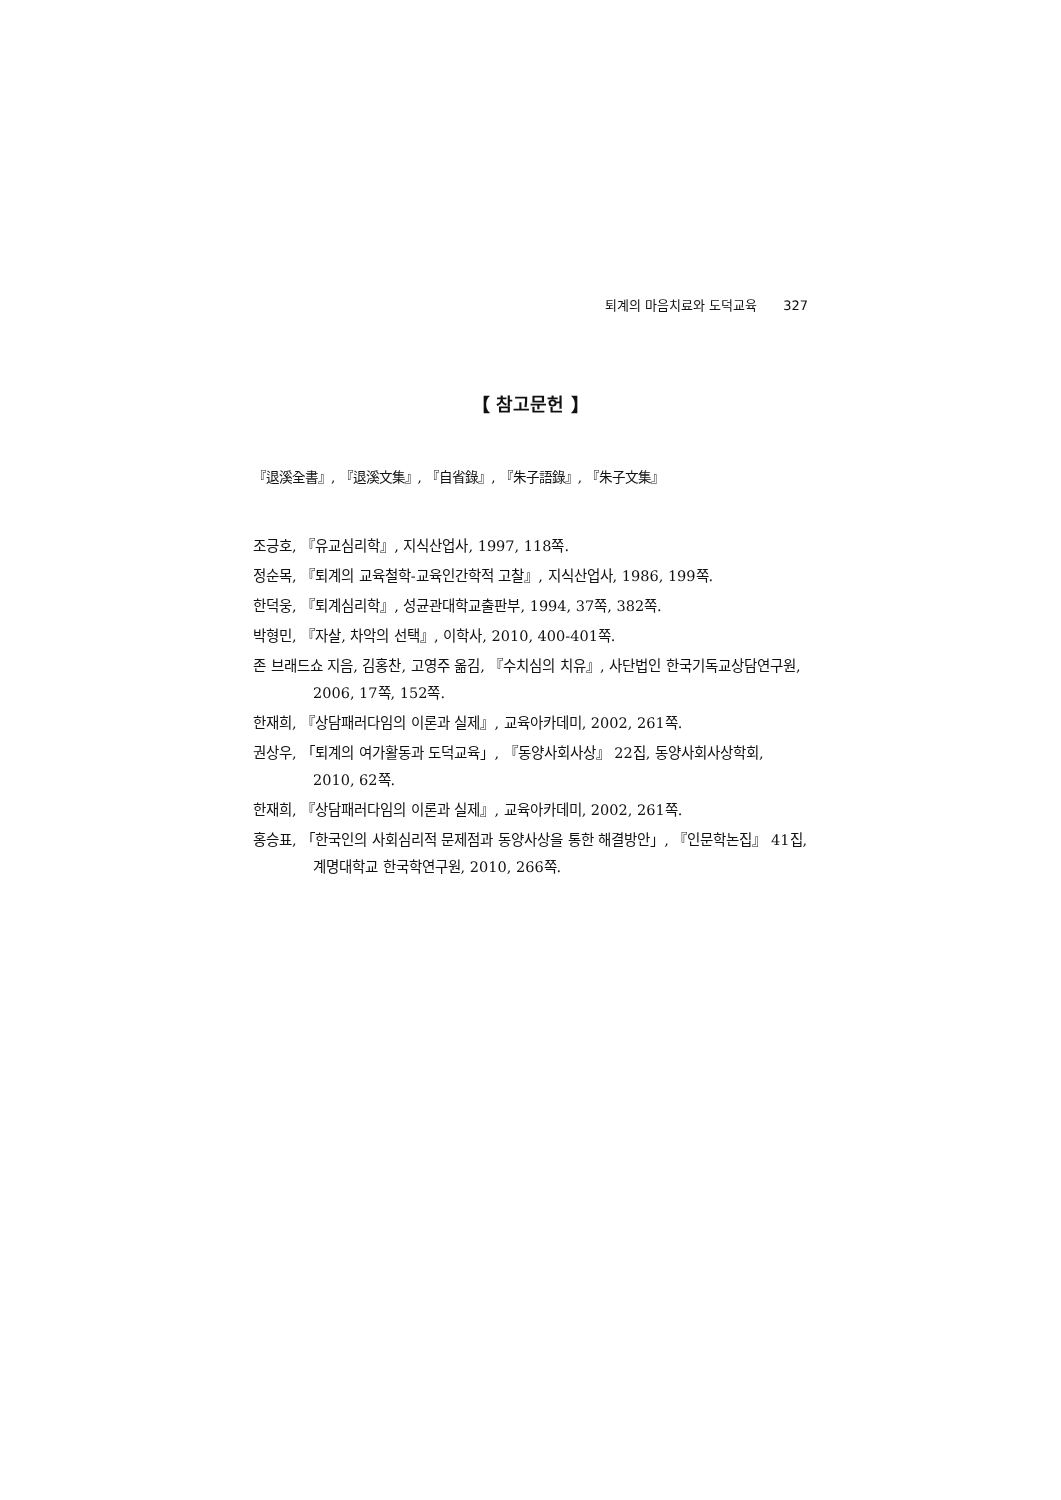퇴계의 마음치료와 도덕교육 327
【 참고문헌 】
『退溪全書』, 『退溪文集』, 『自省錄』, 『朱子語錄』, 『朱子文集』
조긍호, 『유교심리학』, 지식산업사, 1997, 118쪽.
정순목, 『퇴계의 교육철학-교육인간학적 고찰』, 지식산업사, 1986, 199쪽.
한덕웅, 『퇴계심리학』, 성균관대학교출판부, 1994, 37쪽, 382쪽.
박형민, 『자살, 차악의 선택』, 이학사, 2010, 400-401쪽.
존 브래드쇼 지음, 김홍찬, 고영주 옮김, 『수치심의 치유』, 사단법인 한국기독교상담연구원, 2006, 17쪽, 152쪽.
한재희, 『상담패러다임의 이론과 실제』, 교육아카데미, 2002, 261쪽.
권상우, 「퇴계의 여가활동과 도덕교육」, 『동양사회사상』 22집, 동양사회사상학회, 2010, 62쪽.
한재희, 『상담패러다임의 이론과 실제』, 교육아카데미, 2002, 261쪽.
홍승표, 「한국인의 사회심리적 문제점과 동양사상을 통한 해결방안」, 『인문학논집』 41집, 계명대학교 한국학연구원, 2010, 266쪽.